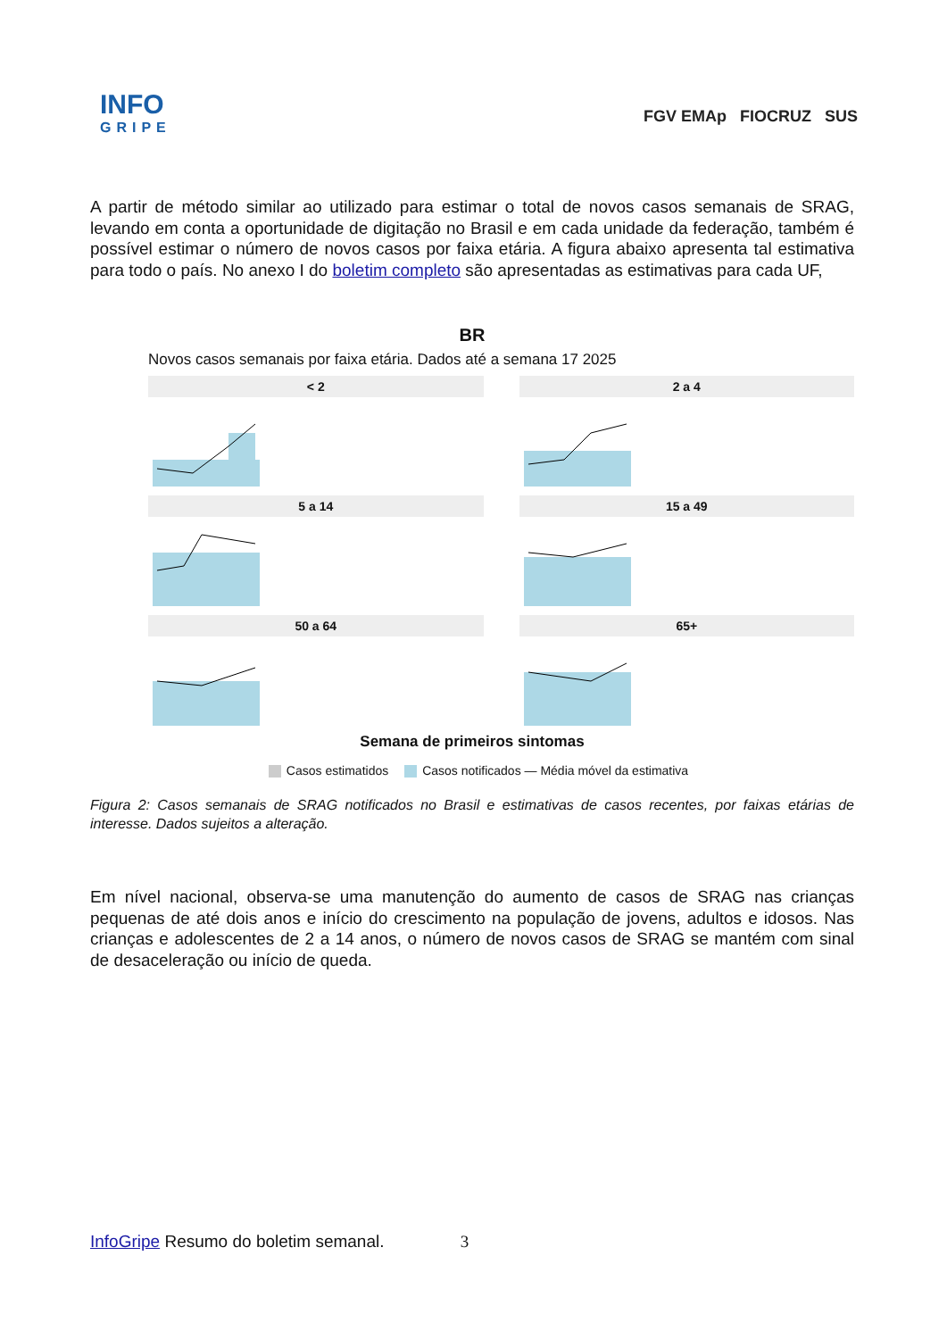INFO
GRIPE
FGV EMAp FIOCRUZ SUS
A partir de método similar ao utilizado para estimar o total de novos casos semanais de SRAG, levando em conta a oportunidade de digitação no Brasil e em cada unidade da federação, também é possível estimar o número de novos casos por faixa etária. A figura abaixo apresenta tal estimativa para todo o país. No anexo I do boletim completo são apresentadas as estimativas para cada UF,
BR
Novos casos semanais por faixa etária. Dados até a semana 17 2025
< 2
2 a 4
5 a 14
15 a 49
50 a 64
65+
Semana de primeiros sintomas
Casos estimatidos Casos notificados — Média móvel da estimativa
Figura 2: Casos semanais de SRAG notificados no Brasil e estimativas de casos recentes, por faixas etárias de interesse. Dados sujeitos a alteração.
Em nível nacional, observa-se uma manutenção do aumento de casos de SRAG nas crianças pequenas de até dois anos e início do crescimento na população de jovens, adultos e idosos. Nas crianças e adolescentes de 2 a 14 anos, o número de novos casos de SRAG se mantém com sinal de desaceleração ou início de queda.
InfoGripe Resumo do boletim semanal. 3